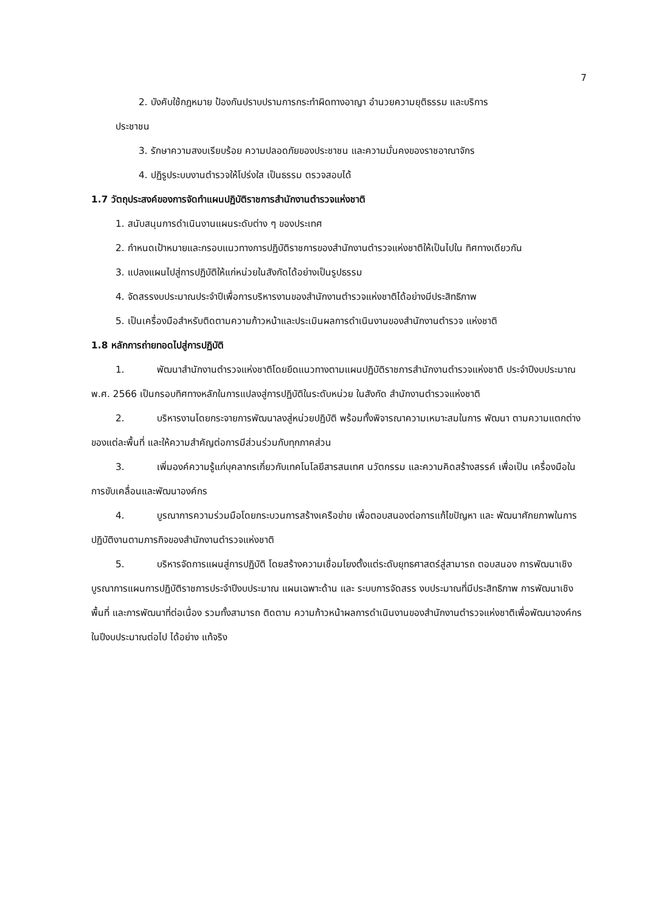7
2. บังคับใช้กฎหมาย ป้องกันปราบปรามการกระทำผิดทางอาญา อำนวยความยุติธรรม และบริการ
ประชาชน
3. รักษาความสงบเรียบร้อย ความปลอดภัยของประชาชน และความมั่นคงของราชอาณาจักร
4. ปฏิรูประบบงานตำรวจให้โปร่งใส เป็นธรรม ตรวจสอบได้
1.7 วัตถุประสงค์ของการจัดทำแผนปฏิบัติราชการสำนักงานตำรวจแห่งชาติ
1. สนับสนุนการดำเนินงานแผนระดับต่าง ๆ ของประเทศ
2. กำหนดเป้าหมายและกรอบแนวทางการปฏิบัติราชการของสำนักงานตำรวจแห่งชาติให้เป็นไปใน ทิศทางเดียวกัน
3. แปลงแผนไปสู่การปฏิบัติให้แก่หน่วยในสังกัดได้อย่างเป็นรูปธรรม
4. จัดสรรงบประมาณประจำปีเพื่อการบริหารงานของสำนักงานตำรวจแห่งชาติได้อย่างมีประสิทธิภาพ
5. เป็นเครื่องมือสำหรับติดตามความก้าวหน้าและประเมินผลการดำเนินงานของสำนักงานตำรวจ แห่งชาติ
1.8 หลักการถ่ายทอดไปสู่การปฏิบัติ
1. พัฒนาสำนักงานตำรวจแห่งชาติโดยยึดแนวทางตามแผนปฏิบัติราชการสำนักงานตำรวจแห่งชาติ ประจำปีงบประมาณ พ.ศ. 2566 เป็นกรอบทิศทางหลักในการแปลงสู่การปฏิบัติในระดับหน่วย ในสังกัด สำนักงานตำรวจแห่งชาติ
2. บริหารงานโดยกระจายการพัฒนาลงสู่หน่วยปฏิบัติ พร้อมทั้งพิจารณาความเหมาะสมในการ พัฒนา ตามความแตกต่างของแต่ละพื้นที่ และให้ความสำคัญต่อการมีส่วนร่วมกับทุกภาคส่วน
3. เพิ่มองค์ความรู้แก่บุคลากรเกี่ยวกับเทคโนโลยีสารสนเทศ นวัตกรรม และความคิดสร้างสรรค์ เพื่อเป็น เครื่องมือในการขับเคลื่อนและพัฒนาองค์กร
4. บูรณาการความร่วมมือโดยกระบวนการสร้างเครือข่าย เพื่อตอบสนองต่อการแก้ไขปัญหา และ พัฒนาศักยภาพในการปฏิบัติงานตามภารกิจของสำนักงานตำรวจแห่งชาติ
5. บริหารจัดการแผนสู่การปฏิบัติ โดยสร้างความเชื่อมโยงตั้งแต่ระดับยุทธศาสตร์สู่สามารถ ตอบสนอง การพัฒนาเชิงบูรณาการแผนการปฏิบัติราชการประจำปีงบประมาณ แผนเฉพาะด้าน และ ระบบการจัดสรร งบประมาณที่มีประสิทธิภาพ การพัฒนาเชิงพื้นที่ และการพัฒนาที่ต่อเนื่อง รวมทั้งสามารถ ติดตาม ความก้าวหน้าผลการดำเนินงานของสำนักงานตำรวจแห่งชาติเพื่อพัฒนาองค์กรในปีงบประมาณต่อไป ได้อย่าง แท้จริง